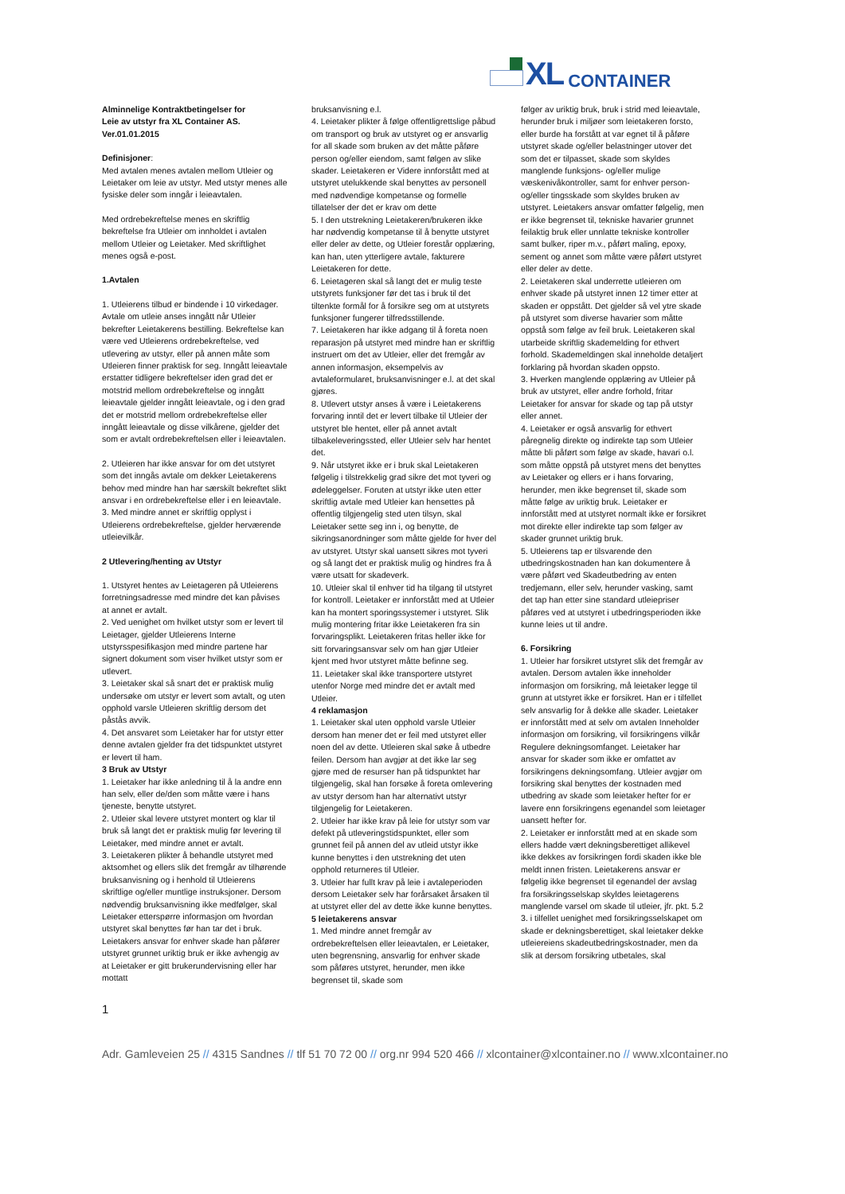XL CONTAINER
Alminnelige Kontraktbetingelser for
Leie av utstyr fra XL Container AS.
Ver.01.01.2015
Definisjoner:
Med avtalen menes avtalen mellom Utleier og Leietaker om leie av utstyr. Med utstyr menes alle fysiske deler som inngår i leieavtalen.
Med ordrebekreftelse menes en skriftlig bekreftelse fra Utleier om innholdet i avtalen mellom Utleier og Leietaker. Med skriftlighet menes også e-post.
1.Avtalen
1. Utleierens tilbud er bindende i 10 virkedager. Avtale om utleie anses inngått når Utleier bekrefter Leietakerens bestilling. Bekreftelse kan være ved Utleierens ordrebekreftelse, ved utlevering av utstyr, eller på annen måte som Utleieren finner praktisk for seg. Inngått leieavtale erstatter tidligere bekreftelser iden grad det er motstrid mellom ordrebekreftelse og inngått leieavtale gjelder inngått leieavtale, og i den grad det er motstrid mellom ordrebekreftelse eller inngått leieavtale og disse vilkårene, gjelder det som er avtalt ordrebekreftelsen eller i leieavtalen.
2. Utleieren har ikke ansvar for om det utstyret som det inngås avtale om dekker Leietakerens behov med mindre han har særskilt bekreftet slikt ansvar i en ordrebekreftelse eller i en leieavtale.
3. Med mindre annet er skriftlig opplyst i Utleierens ordrebekreftelse, gjelder herværende utleievilkår.
2 Utlevering/henting av Utstyr
1. Utstyret hentes av Leietageren på Utleierens forretningsadresse med mindre det kan påvises at annet er avtalt.
2. Ved uenighet om hvilket utstyr som er levert til Leietager, gjelder Utleierens Interne utstyrsspesifikasjon med mindre partene har signert dokument som viser hvilket utstyr som er utlevert.
3. Leietaker skal så snart det er praktisk mulig undersøke om utstyr er levert som avtalt, og uten opphold varsle Utleieren skriftlig dersom det påstås avvik.
4. Det ansvaret som Leietaker har for utstyr etter denne avtalen gjelder fra det tidspunktet utstyret er levert til ham.
3 Bruk av Utstyr
1. Leietaker har ikke anledning til å la andre enn han selv, eller de/den som måtte være i hans tjeneste, benytte utstyret.
2. Utleier skal levere utstyret montert og klar til bruk så langt det er praktisk mulig før levering til Leietaker, med mindre annet er avtalt.
3. Leietakeren plikter å behandle utstyret med aktsomhet og ellers slik det fremgår av tilhørende bruksanvisning og i henhold til Utleierens skriftlige og/eller muntlige instruksjoner. Dersom nødvendig bruksanvisning ikke medfølger, skal Leietaker etterspørre informasjon om hvordan utstyret skal benyttes før han tar det i bruk. Leietakers ansvar for enhver skade han påfører utstyret grunnet uriktig bruk er ikke avhengig av at Leietaker er gitt brukerundervisning eller har mottatt
bruksanvisning e.l.
4. Leietaker plikter å følge offentligrettslige påbud om transport og bruk av utstyret og er ansvarlig for all skade som bruken av det måtte påføre person og/eller eiendom, samt følgen av slike skader. Leietakeren er Videre innforstått med at utstyret utelukkende skal benyttes av personell med nødvendige kompetanse og formelle tillatelser der det er krav om dette
5. I den utstrekning Leietakeren/brukeren ikke har nødvendig kompetanse til å benytte utstyret eller deler av dette, og Utleier forestår opplæring, kan han, uten ytterligere avtale, fakturere Leietakeren for dette.
6. Leietageren skal så langt det er mulig teste utstyrets funksjoner før det tas i bruk til det tiltenkte formål for å forsikre seg om at utstyrets funksjoner fungerer tilfredsstillende.
7. Leietakeren har ikke adgang til å foreta noen reparasjon på utstyret med mindre han er skriftlig instruert om det av Utleier, eller det fremgår av annen informasjon, eksempelvis av avtaleformularet, bruksanvisninger e.l. at det skal gjøres.
8. Utlevert utstyr anses å være i Leietakerens forvaring inntil det er levert tilbake til Utleier der utstyret ble hentet, eller på annet avtalt tilbakeleveringssted, eller Utleier selv har hentet det.
9. Når utstyret ikke er i bruk skal Leietakeren følgelig i tilstrekkelig grad sikre det mot tyveri og ødeleggelser. Foruten at utstyr ikke uten etter skriftlig avtale med Utleier kan hensettes på offentlig tilgjengelig sted uten tilsyn, skal Leietaker sette seg inn i, og benytte, de sikringsanordninger som måtte gjelde for hver del av utstyret. Utstyr skal uansett sikres mot tyveri og så langt det er praktisk mulig og hindres fra å være utsatt for skadeverk.
10. Utleier skal til enhver tid ha tilgang til utstyret for kontroll. Leietaker er innforstått med at Utleier kan ha montert sporingssystemer i utstyret. Slik mulig montering fritar ikke Leietakeren fra sin forvaringsplikt. Leietakeren fritas heller ikke for sitt forvaringsansvar selv om han gjør Utleier kjent med hvor utstyret måtte befinne seg.
11. Leietaker skal ikke transportere utstyret utenfor Norge med mindre det er avtalt med Utleier.
4 reklamasjon
1. Leietaker skal uten opphold varsle Utleier dersom han mener det er feil med utstyret eller noen del av dette. Utleieren skal søke å utbedre feilen. Dersom han avgjør at det ikke lar seg gjøre med de resurser han på tidspunktet har tilgjengelig, skal han forsøke å foreta omlevering av utstyr dersom han har alternativt utstyr tilgjengelig for Leietakeren.
2. Utleier har ikke krav på leie for utstyr som var defekt på utleveringstidspunktet, eller som grunnet feil på annen del av utleid utstyr ikke kunne benyttes i den utstrekning det uten opphold returneres til Utleier.
3. Utleier har fullt krav på leie i avtaleperioden dersom Leietaker selv har forårsaket årsaken til at utstyret eller del av dette ikke kunne benyttes.
5 leietakerens ansvar
1. Med mindre annet fremgår av ordrebekreftelsen eller leieavtalen, er Leietaker, uten begrensning, ansvarlig for enhver skade som påføres utstyret, herunder, men ikke begrenset til, skade som
følger av uriktig bruk, bruk i strid med leieavtale, herunder bruk i miljøer som leietakeren forsto, eller burde ha forstått at var egnet til å påføre utstyret skade og/eller belastninger utover det som det er tilpasset, skade som skyldes manglende funksjons- og/eller mulige væskenivåkontroller, samt for enhver person- og/eller tingsskade som skyldes bruken av utstyret. Leietakers ansvar omfatter følgelig, men er ikke begrenset til, tekniske havarier grunnet feilaktig bruk eller unnlatte tekniske kontroller samt bulker, riper m.v., påført maling, epoxy, sement og annet som måtte være påført utstyret eller deler av dette.
2. Leietakeren skal underrette utleieren om enhver skade på utstyret innen 12 timer etter at skaden er oppstått. Det gjelder så vel ytre skade på utstyret som diverse havarier som måtte oppstå som følge av feil bruk. Leietakeren skal utarbeide skriftlig skademelding for ethvert forhold. Skademeldingen skal inneholde detaljert forklaring på hvordan skaden oppsto.
3. Hverken manglende opplæring av Utleier på bruk av utstyret, eller andre forhold, fritar Leietaker for ansvar for skade og tap på utstyr eller annet.
4. Leietaker er også ansvarlig for ethvert påregnelig direkte og indirekte tap som Utleier måtte bli påført som følge av skade, havari o.l. som måtte oppstå på utstyret mens det benyttes av Leietaker og ellers er i hans forvaring, herunder, men ikke begrenset til, skade som måtte følge av uriktig bruk. Leietaker er innforstått med at utstyret normalt ikke er forsikret mot direkte eller indirekte tap som følger av skader grunnet uriktig bruk.
5. Utleierens tap er tilsvarende den utbedringskostnaden han kan dokumentere å være påført ved Skadeutbedring av enten tredjemann, eller selv, herunder vasking, samt det tap han etter sine standard utleiepriser påføres ved at utstyret i utbedringsperioden ikke kunne leies ut til andre.
6. Forsikring
1. Utleier har forsikret utstyret slik det fremgår av avtalen. Dersom avtalen ikke inneholder informasjon om forsikring, må leietaker legge til grunn at utstyret ikke er forsikret. Han er i tilfellet selv ansvarlig for å dekke alle skader. Leietaker er innforstått med at selv om avtalen Inneholder informasjon om forsikring, vil forsikringens vilkår Regulere dekningsomfanget. Leietaker har ansvar for skader som ikke er omfattet av forsikringens dekningsomfang. Utleier avgjør om forsikring skal benyttes der kostnaden med utbedring av skade som leietaker hefter for er lavere enn forsikringens egenandel som leietager uansett hefter for.
2. Leietaker er innforstått med at en skade som ellers hadde vært dekningsberettiget allikevel ikke dekkes av forsikringen fordi skaden ikke ble meldt innen fristen. Leietakerens ansvar er følgelig ikke begrenset til egenandel der avslag fra forsikringsselskap skyldes leietagerens manglende varsel om skade til utleier, jfr. pkt. 5.2
3. i tilfellet uenighet med forsikringsselskapet om skade er dekningsberettiget, skal leietaker dekke utleiereiens skadeutbedringskostnader, men da slik at dersom forsikring utbetales, skal
1
Adr. Gamleveien 25 // 4315 Sandnes // tlf 51 70 72 00 // org.nr 994 520 466 // xlcontainer@xlcontainer.no // www.xlcontainer.no